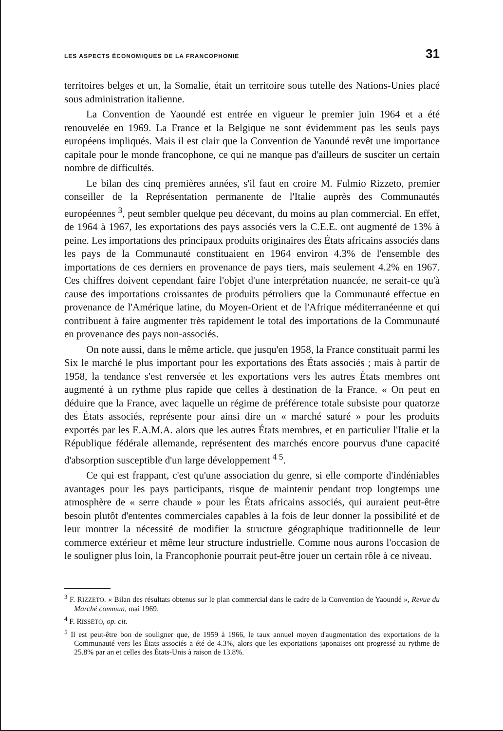LES ASPECTS ÉCONOMIQUES DE LA FRANCOPHONIE 31
territoires belges et un, la Somalie, était un territoire sous tutelle des Nations-Unies placé sous administration italienne.
La Convention de Yaoundé est entrée en vigueur le premier juin 1964 et a été renouvelée en 1969. La France et la Belgique ne sont évidemment pas les seuls pays européens impliqués. Mais il est clair que la Convention de Yaoundé revêt une importance capitale pour le monde francophone, ce qui ne manque pas d'ailleurs de susciter un certain nombre de difficultés.
Le bilan des cinq premières années, s'il faut en croire M. Fulmio Rizzeto, premier conseiller de la Représentation permanente de l'Italie auprès des Communautés européennes <sup>3</sup>, peut sembler quelque peu décevant, du moins au plan commercial. En effet, de 1964 à 1967, les exportations des pays associés vers la C.E.E. ont augmenté de 13% à peine. Les importations des principaux produits originaires des États africains associés dans les pays de la Communauté constituaient en 1964 environ 4.3% de l'ensemble des importations de ces derniers en provenance de pays tiers, mais seulement 4.2% en 1967. Ces chiffres doivent cependant faire l'objet d'une interprétation nuancée, ne serait-ce qu'à cause des importations croissantes de produits pétroliers que la Communauté effectue en provenance de l'Amérique latine, du Moyen-Orient et de l'Afrique méditerranéenne et qui contribuent à faire augmenter très rapidement le total des importations de la Communauté en provenance des pays non-associés.
On note aussi, dans le même article, que jusqu'en 1958, la France constituait parmi les Six le marché le plus important pour les exportations des États associés ; mais à partir de 1958, la tendance s'est renversée et les exportations vers les autres États membres ont augmenté à un rythme plus rapide que celles à destination de la France. « On peut en déduire que la France, avec laquelle un régime de préférence totale subsiste pour quatorze des États associés, représente pour ainsi dire un « marché saturé » pour les produits exportés par les E.A.M.A. alors que les autres États membres, et en particulier l'Italie et la République fédérale allemande, représentent des marchés encore pourvus d'une capacité d'absorption susceptible d'un large développement <sup>4 5</sup>.
Ce qui est frappant, c'est qu'une association du genre, si elle comporte d'indéniables avantages pour les pays participants, risque de maintenir pendant trop longtemps une atmosphère de « serre chaude » pour les États africains associés, qui auraient peut-être besoin plutôt d'ententes commerciales capables à la fois de leur donner la possibilité et de leur montrer la nécessité de modifier la structure géographique traditionnelle de leur commerce extérieur et même leur structure industrielle. Comme nous aurons l'occasion de le souligner plus loin, la Francophonie pourrait peut-être jouer un certain rôle à ce niveau.
<sup>3</sup> F. RIZZETO. « Bilan des résultats obtenus sur le plan commercial dans le cadre de la Convention de Yaoundé », Revue du Marché commun, mai 1969.
<sup>4</sup> F. RISSETO, op. cit.
<sup>5</sup> Il est peut-être bon de souligner que, de 1959 à 1966, le taux annuel moyen d'augmentation des exportations de la Communauté vers les États associés a été de 4.3%, alors que les exportations japonaises ont progressé au rythme de 25.8% par an et celles des États-Unis à raison de 13.8%.